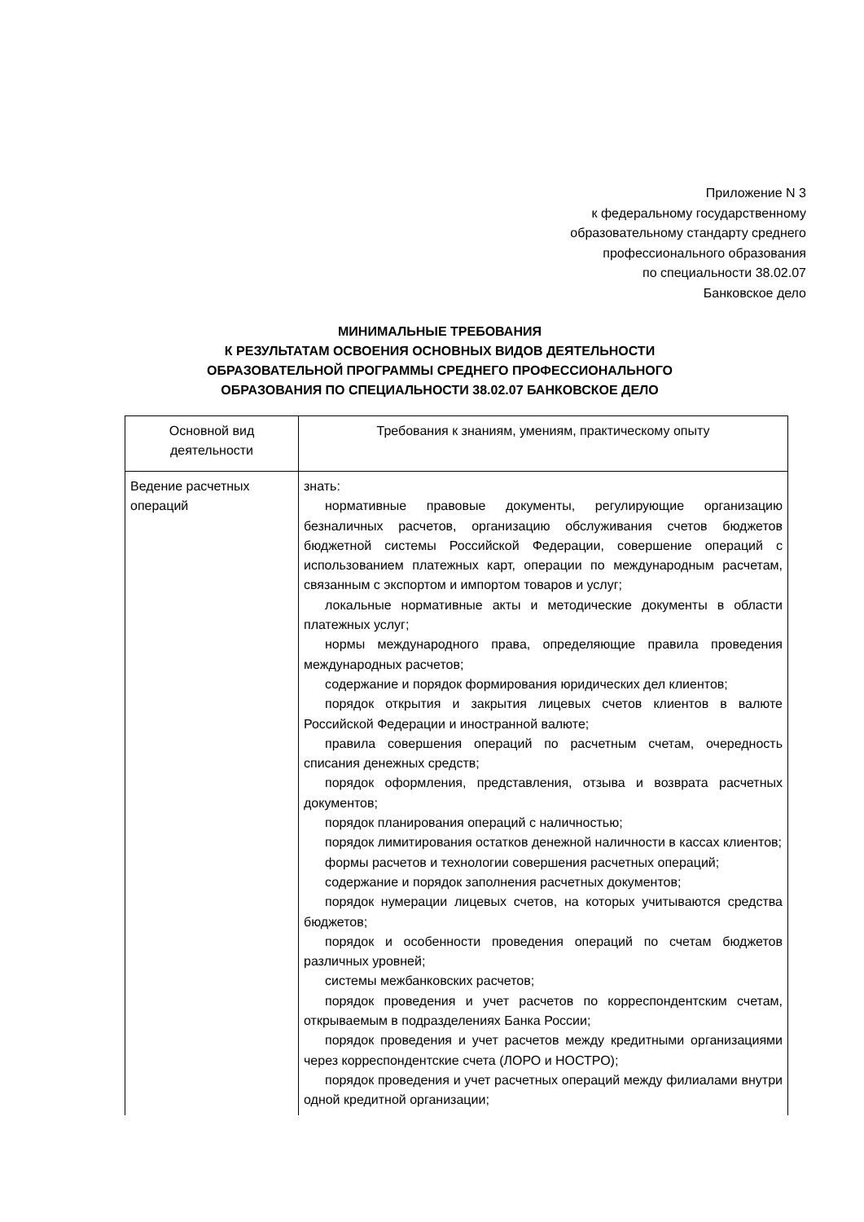Приложение N 3
к федеральному государственному
образовательному стандарту среднего
профессионального образования
по специальности 38.02.07
Банковское дело
МИНИМАЛЬНЫЕ ТРЕБОВАНИЯ
К РЕЗУЛЬТАТАМ ОСВОЕНИЯ ОСНОВНЫХ ВИДОВ ДЕЯТЕЛЬНОСТИ
ОБРАЗОВАТЕЛЬНОЙ ПРОГРАММЫ СРЕДНЕГО ПРОФЕССИОНАЛЬНОГО
ОБРАЗОВАНИЯ ПО СПЕЦИАЛЬНОСТИ 38.02.07 БАНКОВСКОЕ ДЕЛО
| Основной вид деятельности | Требования к знаниям, умениям, практическому опыту |
| --- | --- |
| Ведение расчетных операций | знать: нормативные правовые документы, регулирующие организацию безналичных расчетов, организацию обслуживания счетов бюджетов бюджетной системы Российской Федерации, совершение операций с использованием платежных карт, операции по международным расчетам, связанным с экспортом и импортом товаров и услуг; локальные нормативные акты и методические документы в области платежных услуг; нормы международного права, определяющие правила проведения международных расчетов; содержание и порядок формирования юридических дел клиентов; порядок открытия и закрытия лицевых счетов клиентов в валюте Российской Федерации и иностранной валюте; правила совершения операций по расчетным счетам, очередность списания денежных средств; порядок оформления, представления, отзыва и возврата расчетных документов; порядок планирования операций с наличностью; порядок лимитирования остатков денежной наличности в кассах клиентов; формы расчетов и технологии совершения расчетных операций; содержание и порядок заполнения расчетных документов; порядок нумерации лицевых счетов, на которых учитываются средства бюджетов; порядок и особенности проведения операций по счетам бюджетов различных уровней; системы межбанковских расчетов; порядок проведения и учет расчетов по корреспондентским счетам, открываемым в подразделениях Банка России; порядок проведения и учет расчетов между кредитными организациями через корреспондентские счета (ЛОРО и НОСТРО); порядок проведения и учет расчетных операций между филиалами внутри одной кредитной организации; |